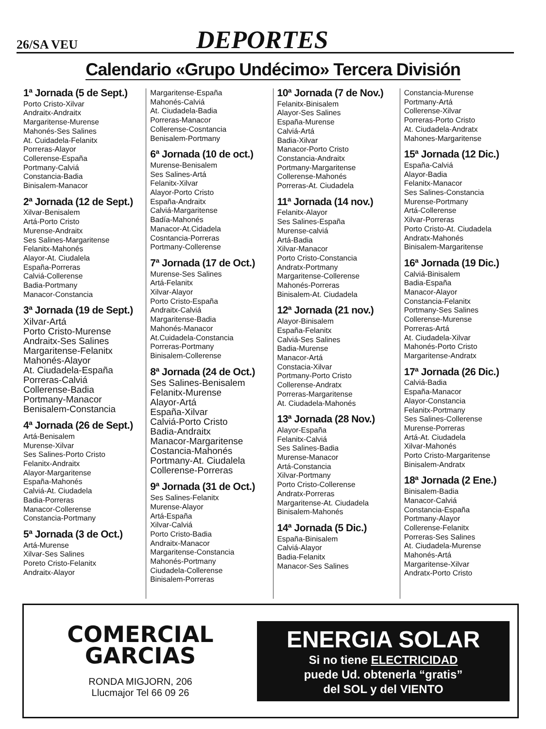26/SA VEU
DEPORTES
Calendario «Grupo Undécimo» Tercera División
1ª Jornada (5 de Sept.)
Porto Cristo-Xilvar
Andraitx-Andraitx
Margaritense-Murense
Mahonés-Ses Salines
At. Cuidadela-Felanitx
Porreras-Alayor
Collerense-España
Portmany-Calviá
Constancia-Badia
Binisalem-Manacor
2ª Jornada (12 de Sept.)
Xilvar-Benisalem
Artá-Porto Cristo
Murense-Andraitx
Ses Salines-Margaritense
Felanitx-Mahonés
Alayor-At. Ciudalela
España-Porreras
Calviá-Collerense
Badia-Portmany
Manacor-Constancia
3ª Jornada (19 de Sept.)
Xilvar-Artá
Porto Cristo-Murense
Andraitx-Ses Salines
Margaritense-Felanitx
Mahonés-Alayor
At. Ciudadela-España
Porreras-Calviá
Collerense-Badia
Portmany-Manacor
Benisalem-Constancia
4ª Jornada (26 de Sept.)
Artá-Benisalem
Murense-Xilvar
Ses Salines-Porto Cristo
Felanitx-Andraitx
Alayor-Margaritense
España-Mahonés
Calviá-At. Ciudadela
Badia-Porreras
Manacor-Collerense
Constancia-Portmany
5ª Jornada (3 de Oct.)
Artá-Murense
Xilvar-Ses Salines
Poreto Cristo-Felanitx
Andraitx-Alayor
Margaritense-España
Mahonés-Calviá
At. Ciudadela-Badia
Porreras-Manacor
Collerense-Cosntancia
Benisalem-Portmany
6ª Jornada (10 de oct.)
Murense-Benisalem
Ses Salines-Artá
Felanitx-Xilvar
Alayor-Porto Cristo
España-Andraitx
Calviá-Margaritense
Badía-Mahonés
Manacor-At.Cidadela
Cosntancia-Porreras
Portmany-Collerense
7ª Jornada (17 de Oct.)
Murense-Ses Salines
Artá-Felanitx
Xilvar-Alayor
Porto Cristo-España
Andraitx-Calviá
Margaritense-Badia
Mahonés-Manacor
At.Cuidadela-Constancia
Porreras-Portmany
Binisalem-Collerense
8ª Jornada (24 de Oct.)
Ses Salines-Benisalem
Felanitx-Murense
Alayor-Artá
España-Xilvar
Calviá-Porto Cristo
Badia-Andraitx
Manacor-Margaritense
Costancia-Mahonés
Portmany-At. Ciudalela
Collerense-Porreras
9ª Jornada (31 de Oct.)
Ses Salines-Felanitx
Murense-Alayor
Artá-España
Xilvar-Calviá
Porto Cristo-Badia
Andraitx-Manacor
Margaritense-Constancia
Mahonés-Portmany
Ciudadela-Collerense
Binisalem-Porreras
10ª Jornada (7 de Nov.)
Felanitx-Binisalem
Alayor-Ses Salines
España-Murense
Calviá-Artá
Badia-Xilvar
Manacor-Porto Cristo
Constancia-Andraitx
Portmany-Margaritense
Collerense-Mahonés
Porreras-At. Ciudadela
11ª Jornada (14 nov.)
Felanitx-Alayor
Ses Salines-España
Murense-calviá
Artá-Badia
Xilvar-Manacor
Porto Cristo-Constancia
Andratx-Portmany
Margaritense-Collerense
Mahonés-Porreras
Binisalem-At. Ciudadela
12ª Jornada (21 nov.)
Alayor-Binisalem
España-Felanitx
Calviá-Ses Salines
Badia-Murense
Manacor-Artá
Constacia-Xilvar
Portmany-Porto Cristo
Collerense-Andratx
Porreras-Margaritense
At. Ciudadela-Mahonés
13ª Jornada (28 Nov.)
Alayor-España
Felanitx-Calviá
Ses Salines-Badia
Murense-Manacor
Artá-Constancia
Xilvar-Portmany
Porto Cristo-Collerense
Andratx-Porreras
Margaritense-At. Ciudadela
Binisalem-Mahonés
14ª Jornada (5 Dic.)
España-Binisalem
Calviá-Alayor
Badia-Felanitx
Manacor-Ses Salines
Constancia-Murense
Portmany-Artá
Collerense-Xilvar
Porreras-Porto Cristo
At. Ciudadela-Andratx
Mahones-Margaritense
15ª Jornada (12 Dic.)
España-Calviá
Alayor-Badia
Felanitx-Manacor
Ses Salines-Constancia
Murense-Portmany
Artá-Collerense
Xilvar-Porreras
Porto Cristo-At. Ciudadela
Andratx-Mahonés
Binisalem-Margaritense
16ª Jornada (19 Dic.)
Calviá-Binisalem
Badia-España
Manacor-Alayor
Constancia-Felanitx
Portmany-Ses Salines
Collerense-Murense
Porreras-Artá
At. Ciudadela-Xilvar
Mahonés-Porto Cristo
Margaritense-Andratx
17ª Jornada (26 Dic.)
Calviá-Badia
España-Manacor
Alayor-Constancia
Felanitx-Portmany
Ses Salines-Collerense
Murense-Porreras
Artá-At. Ciudadela
Xilvar-Mahonés
Porto Cristo-Margaritense
Binisalem-Andratx
18ª Jornada (2 Ene.)
Binisalem-Badia
Manacor-Calviá
Constancia-España
Portmany-Alayor
Collerense-Felanitx
Porreras-Ses Salines
At. Ciudadela-Murense
Mahonés-Artá
Margaritense-Xilvar
Andratx-Porto Cristo
COMERCIAL
GARCIAS
RONDA MIGJORN, 206
Llucmajor Tel 66 09 26
ENERGIA SOLAR
Si no tiene ELECTRICIDAD
puede Ud. obtenerla “gratis”
del SOL y del VIENTO